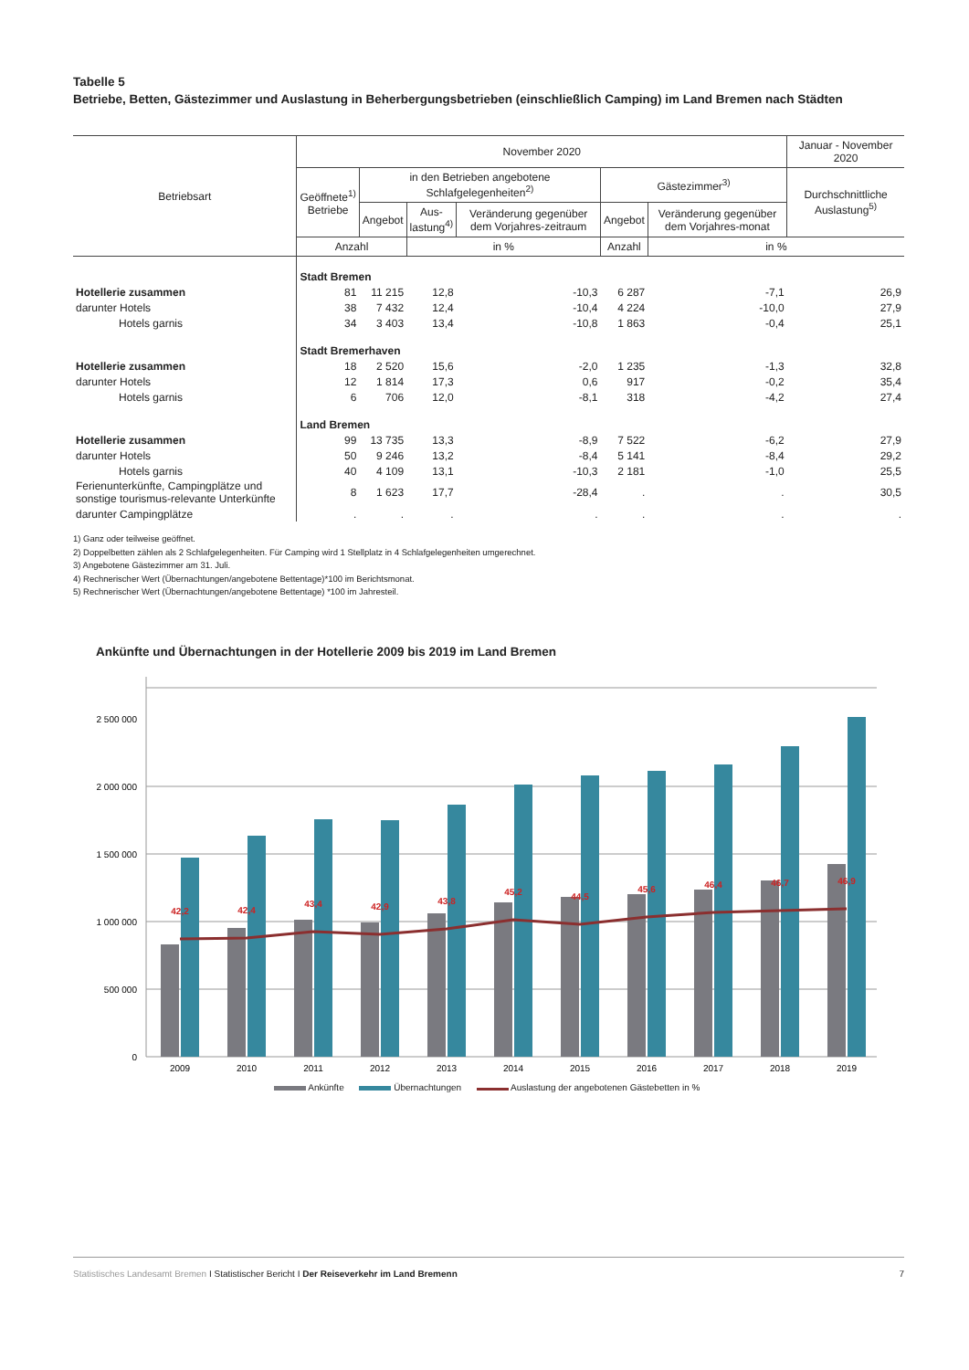Tabelle 5
Betriebe, Betten, Gästezimmer und Auslastung in Beherbergungsbetrieben (einschließlich Camping) im Land Bremen nach Städten
| Betriebsart | November 2020 | | | | | | Januar - November 2020 |
| --- | --- | --- | --- | --- | --- | --- | --- |
| | Geöffnete<sup>1)</sup> Betriebe | in den Betrieben angebotene Schlafgelegenheiten<sup>2)</sup> | | | Gästezimmer<sup>3)</sup> | | Durchschnittliche Auslastung<sup>5)</sup> |
| | | Angebot | Aus- lastung<sup>4)</sup> | Veränderung gegenüber dem Vorjahres-zeitraum | Angebot | Veränderung gegenüber dem Vorjahres-monat | |
| | Anzahl | | in % | | Anzahl | in % | |
| | Stadt Bremen | | | | | | |
| Hotellerie zusammen | 81 | 11 215 | 12,8 | -10,3 | 6 287 | -7,1 | 26,9 |
| darunter Hotels | 38 | 7 432 | 12,4 | -10,4 | 4 224 | -10,0 | 27,9 |
| Hotels garnis | 34 | 3 403 | 13,4 | -10,8 | 1 863 | -0,4 | 25,1 |
| | Stadt Bremerhaven | | | | | | |
| Hotellerie zusammen | 18 | 2 520 | 15,6 | -2,0 | 1 235 | -1,3 | 32,8 |
| darunter Hotels | 12 | 1 814 | 17,3 | 0,6 | 917 | -0,2 | 35,4 |
| Hotels garnis | 6 | 706 | 12,0 | -8,1 | 318 | -4,2 | 27,4 |
| | Land Bremen | | | | | | |
| Hotellerie zusammen | 99 | 13 735 | 13,3 | -8,9 | 7 522 | -6,2 | 27,9 |
| darunter Hotels | 50 | 9 246 | 13,2 | -8,4 | 5 141 | -8,4 | 29,2 |
| Hotels garnis | 40 | 4 109 | 13,1 | -10,3 | 2 181 | -1,0 | 25,5 |
| Ferienunterkünfte, Campingplätze und sonstige tourismus-relevante Unterkünfte | 8 | 1 623 | 17,7 | -28,4 | . | . | 30,5 |
| darunter Campingplätze | . | . | . | . | . | . | . |
1) Ganz oder teilweise geöffnet.
2) Doppelbetten zählen als 2 Schlafgelegenheiten. Für Camping wird 1 Stellplatz in 4 Schlafgelegenheiten umgerechnet.
3) Angebotene Gästezimmer am 31. Juli.
4) Rechnerischer Wert (Übernachtungen/angebotene Bettentage)*100 im Berichtsmonat.
5) Rechnerischer Wert (Übernachtungen/angebotene Bettentage) *100 im Jahresteil.
Ankünfte und Übernachtungen in der Hotellerie 2009 bis 2019 im Land Bremen
2 500 000
2 000 000
1 500 000
1 000 000
500 000
0
42,2
42,4
43,4
42,9
43,8
45,2
44,5
45,6
46,4
46,7
46,9
2009
2010
2011
2012
2013
2014
2015
2016
2017
2018
2019
Ankünfte Übernachtungen Auslastung der angebotenen Gästebetten in %
Statistisches Landesamt Bremen I Statistischer Bericht I Der Reiseverkehr im Land Bremenn 7